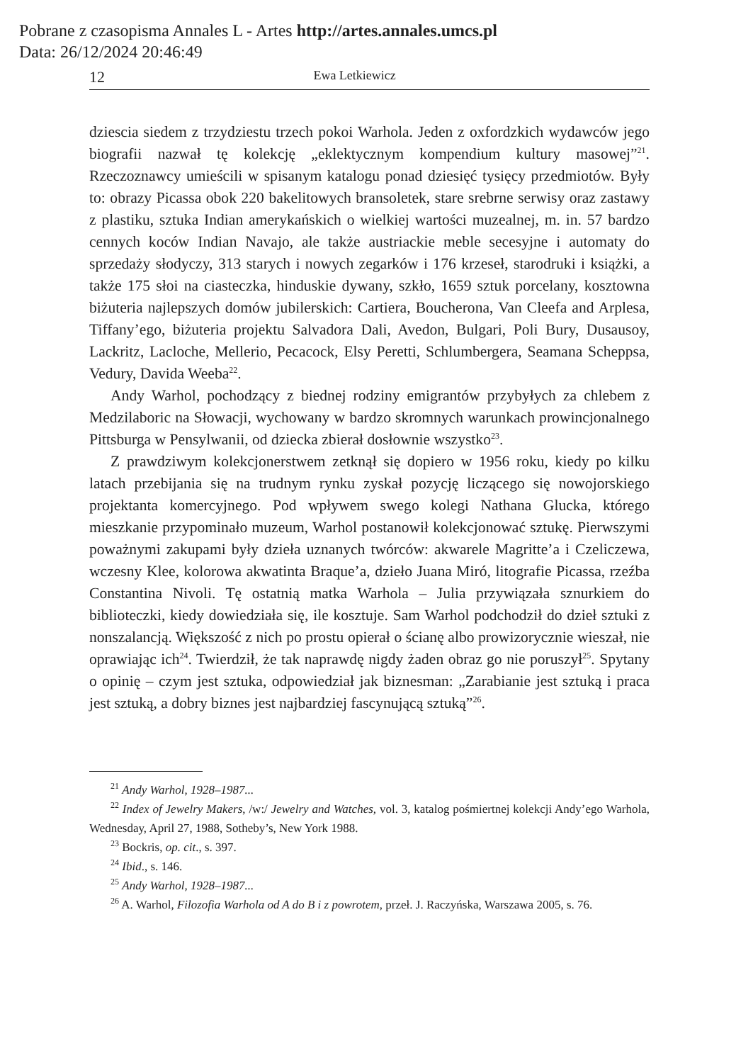Pobrane z czasopisma Annales L - Artes http://artes.annales.umcs.pl
Data: 26/12/2024 20:46:49
12 Ewa Letkiewicz
dziescia siedem z trzydziestu trzech pokoi Warhola. Jeden z oxfordzkich wydawców jego biografii nazwał tę kolekcję „eklektycznym kompendium kultury masowej”<sup>21</sup>. Rzeczoznawcy umieścili w spisanym katalogu ponad dziesięć tysięcy przedmiotów. Były to: obrazy Picassa obok 220 bakelitowych bransoletek, stare srebrne serwisy oraz zastawy z plastiku, sztuka Indian amerykańskich o wielkiej wartości muzealnej, m. in. 57 bardzo cennych koców Indian Navajo, ale także austriackie meble secesyjne i automaty do sprzedaży słodyczy, 313 starych i nowych zegarków i 176 krzeseł, starodruki i książki, a także 175 słoi na ciasteczka, hinduskie dywany, szkło, 1659 sztuk porcelany, kosztowna biżuteria najlepszych domów jubilerskich: Cartiera, Boucherona, Van Cleefa and Arplesa, Tiffany’ego, biżuteria projektu Salvadora Dali, Avedon, Bulgari, Poli Bury, Dusausoy, Lackritz, Lacloche, Mellerio, Pecacock, Elsy Peretti, Schlumbergera, Seamana Scheppsa, Vedury, Davida Weeba<sup>22</sup>.
Andy Warhol, pochodzący z biednej rodziny emigrantów przybyłych za chlebem z Medzilaboric na Słowacji, wychowany w bardzo skromnych warunkach prowincjonalnego Pittsburga w Pensylwanii, od dziecka zbierał dosłownie wszystko<sup>23</sup>.
Z prawdziwym kolekcjonerstwem zetknął się dopiero w 1956 roku, kiedy po kilku latach przebijania się na trudnym rynku zyskał pozycję liczącego się nowojorskiego projektanta komercyjnego. Pod wpływem swego kolegi Nathana Glucka, którego mieszkanie przypominało muzeum, Warhol postanowił kolekcjonować sztukę. Pierwszymi poważnymi zakupami były dzieła uznanych twórców: akwarele Magritte’a i Czeliczewa, wczesny Klee, kolorowa akwatinta Braque’a, dzieło Juana Miró, litografie Picassa, rzeźba Constantina Nivoli. Tę ostatnią matka Warhola – Julia przywiązała sznurkiem do biblioteczki, kiedy dowiedziała się, ile kosztuje. Sam Warhol podchodził do dzieł sztuki z nonszalancją. Większość z nich po prostu opierał o ścianę albo prowizorycznie wieszał, nie oprawiając ich<sup>24</sup>. Twierdził, że tak naprawdę nigdy żaden obraz go nie poruszył<sup>25</sup>. Spytany o opinię – czym jest sztuka, odpowiedział jak biznesman: „Zarabianie jest sztuką i praca jest sztuką, a dobry biznes jest najbardziej fascynującą sztuką”<sup>26</sup>.
<sup>21</sup> Andy Warhol, 1928–1987...
<sup>22</sup> Index of Jewelry Makers, /w:/ Jewelry and Watches, vol. 3, katalog pośmiertnej kolekcji Andy’ego Warhola, Wednesday, April 27, 1988, Sotheby’s, New York 1988.
<sup>23</sup> Bockris, op. cit., s. 397.
<sup>24</sup> Ibid., s. 146.
<sup>25</sup> Andy Warhol, 1928–1987...
<sup>26</sup> A. Warhol, Filozofia Warhola od A do B i z powrotem, przeł. J. Raczyńska, Warszawa 2005, s. 76.